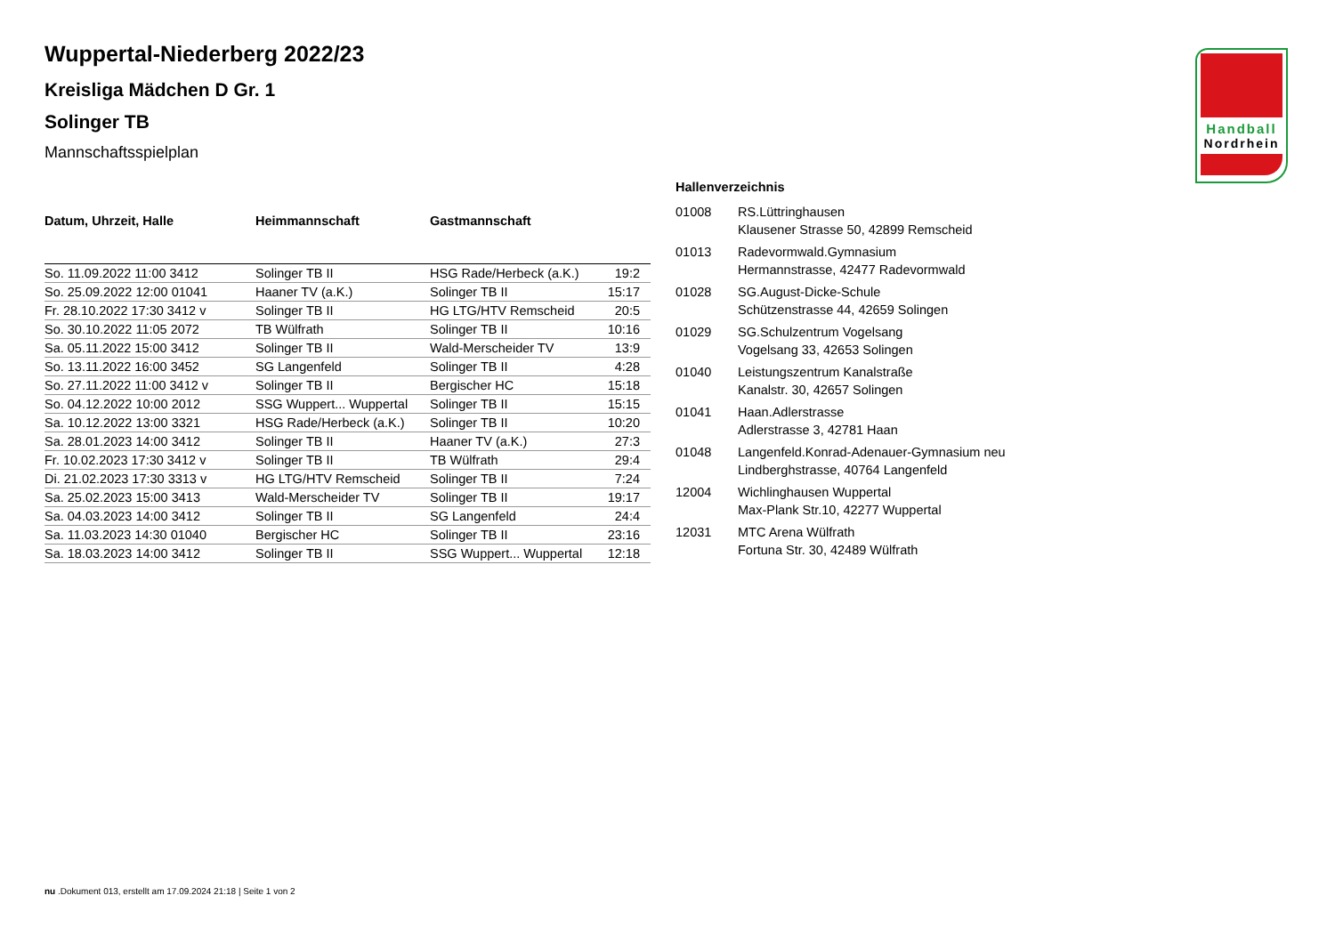Handball
Nordrhein
Wuppertal-Niederberg 2022/23
Kreisliga Mädchen D Gr. 1
Solinger TB
Mannschaftsspielplan
| Datum, Uhrzeit, Halle | Heimmannschaft | Gastmannschaft | |
| --- | --- | --- | --- |
| So. 11.09.2022 11:00 3412 | Solinger TB II | HSG Rade/Herbeck (a.K.) | 19:2 |
| So. 25.09.2022 12:00 01041 | Haaner TV (a.K.) | Solinger TB II | 15:17 |
| Fr. 28.10.2022 17:30 3412 v | Solinger TB II | HG LTG/HTV Remscheid | 20:5 |
| So. 30.10.2022 11:05 2072 | TB Wülfrath | Solinger TB II | 10:16 |
| Sa. 05.11.2022 15:00 3412 | Solinger TB II | Wald-Merscheider TV | 13:9 |
| So. 13.11.2022 16:00 3452 | SG Langenfeld | Solinger TB II | 4:28 |
| So. 27.11.2022 11:00 3412 v | Solinger TB II | Bergischer HC | 15:18 |
| So. 04.12.2022 10:00 2012 | SSG Wuppert... Wuppertal | Solinger TB II | 15:15 |
| Sa. 10.12.2022 13:00 3321 | HSG Rade/Herbeck (a.K.) | Solinger TB II | 10:20 |
| Sa. 28.01.2023 14:00 3412 | Solinger TB II | Haaner TV (a.K.) | 27:3 |
| Fr. 10.02.2023 17:30 3412 v | Solinger TB II | TB Wülfrath | 29:4 |
| Di. 21.02.2023 17:30 3313 v | HG LTG/HTV Remscheid | Solinger TB II | 7:24 |
| Sa. 25.02.2023 15:00 3413 | Wald-Merscheider TV | Solinger TB II | 19:17 |
| Sa. 04.03.2023 14:00 3412 | Solinger TB II | SG Langenfeld | 24:4 |
| Sa. 11.03.2023 14:30 01040 | Bergischer HC | Solinger TB II | 23:16 |
| Sa. 18.03.2023 14:00 3412 | Solinger TB II | SSG Wuppert... Wuppertal | 12:18 |
Hallenverzeichnis
| 01008 | RS.Lüttringhausen Klausener Strasse 50, 42899 Remscheid |
| 01013 | Radevormwald.Gymnasium Hermannstrasse, 42477 Radevormwald |
| 01028 | SG.August-Dicke-Schule Schützenstrasse 44, 42659 Solingen |
| 01029 | SG.Schulzentrum Vogelsang Vogelsang 33, 42653 Solingen |
| 01040 | Leistungszentrum Kanalstraße Kanalstr. 30, 42657 Solingen |
| 01041 | Haan.Adlerstrasse Adlerstrasse 3, 42781 Haan |
| 01048 | Langenfeld.Konrad-Adenauer-Gymnasium neu Lindberghstrasse, 40764 Langenfeld |
| 12004 | Wichlinghausen Wuppertal Max-Plank Str.10, 42277 Wuppertal |
| 12031 | MTC Arena Wülfrath Fortuna Str. 30, 42489 Wülfrath |
nu .Dokument 013, erstellt am 17.09.2024 21:18 | Seite 1 von 2